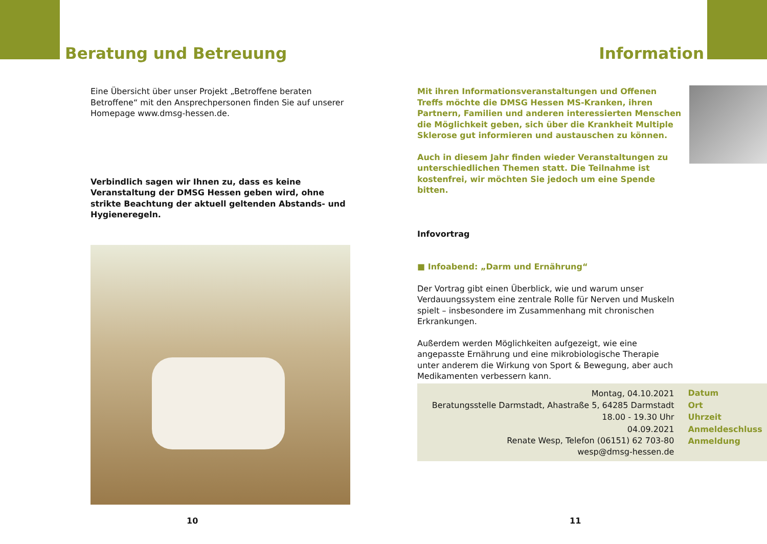Beratung und Betreuung
Eine Übersicht über unser Projekt „Betroffene beraten Betroffene“ mit den Ansprechpersonen finden Sie auf unserer Homepage www.dmsg-hessen.de.
Verbindlich sagen wir Ihnen zu, dass es keine Veranstaltung der DMSG Hessen geben wird, ohne strikte Beachtung der aktuell geltenden Abstands- und Hygieneregeln.
10
Information
Mit ihren Informationsveranstaltungen und Offenen Treffs möchte die DMSG Hessen MS-Kranken, ihren Partnern, Familien und anderen interessierten Menschen die Möglichkeit geben, sich über die Krankheit Multiple Sklerose gut informieren und austauschen zu können.
Auch in diesem Jahr finden wieder Veranstaltungen zu unterschiedlichen Themen statt. Die Teilnahme ist kostenfrei, wir möchten Sie jedoch um eine Spende bitten.
Infovortrag
■ Infoabend: „Darm und Ernährung“
Der Vortrag gibt einen Überblick, wie und warum unser Verdauungssystem eine zentrale Rolle für Nerven und Muskeln spielt – insbesondere im Zusammenhang mit chronischen Erkrankungen.
Außerdem werden Möglichkeiten aufgezeigt, wie eine angepasste Ernährung und eine mikrobiologische Therapie unter anderem die Wirkung von Sport & Bewegung, aber auch Medikamenten verbessern kann.
| Montag, 04.10.2021 | Datum |
| Beratungsstelle Darmstadt, Ahastraße 5, 64285 Darmstadt | Ort |
| 18.00 - 19.30 Uhr | Uhrzeit |
| 04.09.2021 | Anmeldeschluss |
| Renate Wesp, Telefon (06151) 62 703-80 wesp@dmsg-hessen.de | Anmeldung |
11